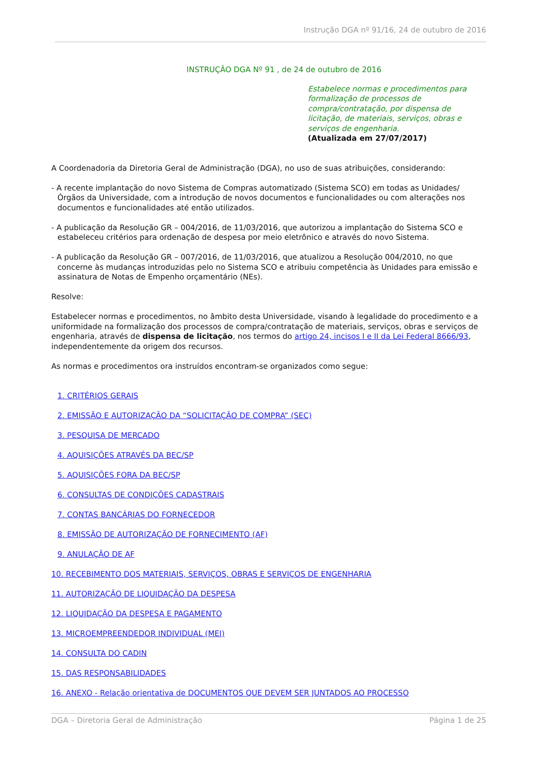Instrução DGA nº 91/16, 24 de outubro de 2016
INSTRUÇÃO DGA Nº 91 , de 24 de outubro de 2016
Estabelece normas e procedimentos para formalização de processos de compra/contratação, por dispensa de licitação, de materiais, serviços, obras e serviços de engenharia.
(Atualizada em 27/07/2017)
A Coordenadoria da Diretoria Geral de Administração (DGA), no uso de suas atribuições, considerando:
- A recente implantação do novo Sistema de Compras automatizado (Sistema SCO) em todas as Unidades/Órgãos da Universidade, com a introdução de novos documentos e funcionalidades ou com alterações nos documentos e funcionalidades até então utilizados.
- A publicação da Resolução GR – 004/2016, de 11/03/2016, que autorizou a implantação do Sistema SCO e estabeleceu critérios para ordenação de despesa por meio eletrônico e através do novo Sistema.
- A publicação da Resolução GR – 007/2016, de 11/03/2016, que atualizou a Resolução 004/2010, no que concerne às mudanças introduzidas pelo no Sistema SCO e atribuiu competência às Unidades para emissão e assinatura de Notas de Empenho orçamentário (NEs).
Resolve:
Estabelecer normas e procedimentos, no âmbito desta Universidade, visando à legalidade do procedimento e a uniformidade na formalização dos processos de compra/contratação de materiais, serviços, obras e serviços de engenharia, através de dispensa de licitação, nos termos do artigo 24, incisos I e II da Lei Federal 8666/93, independentemente da origem dos recursos.
As normas e procedimentos ora instruídos encontram-se organizados como segue:
1. CRITÉRIOS GERAIS
2. EMISSÃO E AUTORIZAÇÃO DA “SOLICITAÇÃO DE COMPRA” (SEC)
3. PESQUISA DE MERCADO
4. AQUISIÇÕES ATRAVÉS DA BEC/SP
5. AQUISIÇÕES FORA DA BEC/SP
6. CONSULTAS DE CONDIÇÕES CADASTRAIS
7. CONTAS BANCÁRIAS DO FORNECEDOR
8. EMISSÃO DE AUTORIZAÇÃO DE FORNECIMENTO (AF)
9. ANULAÇÃO DE AF
10. RECEBIMENTO DOS MATERIAIS, SERVIÇOS, OBRAS E SERVIÇOS DE ENGENHARIA
11. AUTORIZAÇÃO DE LIQUIDAÇÃO DA DESPESA
12. LIQUIDAÇÃO DA DESPESA E PAGAMENTO
13. MICROEMPREENDEDOR INDIVIDUAL (MEI)
14. CONSULTA DO CADIN
15. DAS RESPONSABILIDADES
16. ANEXO - Relação orientativa de DOCUMENTOS QUE DEVEM SER JUNTADOS AO PROCESSO
DGA – Diretoria Geral de Administração Página 1 de 25